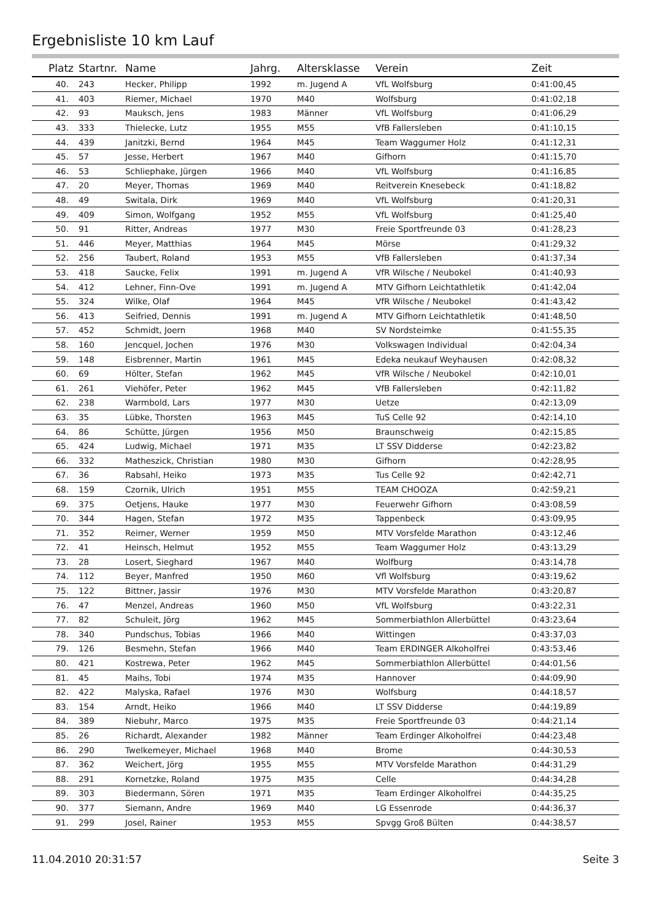Ergebnisliste 10 km Lauf
| Platz | Startnr. | Name | Jahrg. | Altersklasse | Verein | Zeit |
| --- | --- | --- | --- | --- | --- | --- |
| 40. | 243 | Hecker, Philipp | 1992 | m. Jugend A | VfL Wolfsburg | 0:41:00,45 |
| 41. | 403 | Riemer, Michael | 1970 | M40 | Wolfsburg | 0:41:02,18 |
| 42. | 93 | Mauksch, Jens | 1983 | Männer | VfL Wolfsburg | 0:41:06,29 |
| 43. | 333 | Thielecke, Lutz | 1955 | M55 | VfB Fallersleben | 0:41:10,15 |
| 44. | 439 | Janitzki, Bernd | 1964 | M45 | Team Waggumer Holz | 0:41:12,31 |
| 45. | 57 | Jesse, Herbert | 1967 | M40 | Gifhorn | 0:41:15,70 |
| 46. | 53 | Schliephake, Jürgen | 1966 | M40 | VfL Wolfsburg | 0:41:16,85 |
| 47. | 20 | Meyer, Thomas | 1969 | M40 | Reitverein Knesebeck | 0:41:18,82 |
| 48. | 49 | Switala, Dirk | 1969 | M40 | VfL Wolfsburg | 0:41:20,31 |
| 49. | 409 | Simon, Wolfgang | 1952 | M55 | VfL Wolfsburg | 0:41:25,40 |
| 50. | 91 | Ritter, Andreas | 1977 | M30 | Freie Sportfreunde 03 | 0:41:28,23 |
| 51. | 446 | Meyer, Matthias | 1964 | M45 | Mörse | 0:41:29,32 |
| 52. | 256 | Taubert, Roland | 1953 | M55 | VfB Fallersleben | 0:41:37,34 |
| 53. | 418 | Saucke, Felix | 1991 | m. Jugend A | VfR Wilsche / Neubokel | 0:41:40,93 |
| 54. | 412 | Lehner, Finn-Ove | 1991 | m. Jugend A | MTV Gifhorn Leichtathletik | 0:41:42,04 |
| 55. | 324 | Wilke, Olaf | 1964 | M45 | VfR Wilsche / Neubokel | 0:41:43,42 |
| 56. | 413 | Seifried, Dennis | 1991 | m. Jugend A | MTV Gifhorn Leichtathletik | 0:41:48,50 |
| 57. | 452 | Schmidt, Joern | 1968 | M40 | SV Nordsteimke | 0:41:55,35 |
| 58. | 160 | Jencquel, Jochen | 1976 | M30 | Volkswagen Individual | 0:42:04,34 |
| 59. | 148 | Eisbrenner, Martin | 1961 | M45 | Edeka neukauf Weyhausen | 0:42:08,32 |
| 60. | 69 | Hölter, Stefan | 1962 | M45 | VfR Wilsche / Neubokel | 0:42:10,01 |
| 61. | 261 | Viehöfer, Peter | 1962 | M45 | VfB Fallersleben | 0:42:11,82 |
| 62. | 238 | Warmbold, Lars | 1977 | M30 | Uetze | 0:42:13,09 |
| 63. | 35 | Lübke, Thorsten | 1963 | M45 | TuS Celle 92 | 0:42:14,10 |
| 64. | 86 | Schütte, Jürgen | 1956 | M50 | Braunschweig | 0:42:15,85 |
| 65. | 424 | Ludwig, Michael | 1971 | M35 | LT SSV Didderse | 0:42:23,82 |
| 66. | 332 | Matheszick, Christian | 1980 | M30 | Gifhorn | 0:42:28,95 |
| 67. | 36 | Rabsahl, Heiko | 1973 | M35 | Tus Celle 92 | 0:42:42,71 |
| 68. | 159 | Czornik, Ulrich | 1951 | M55 | TEAM CHOOZA | 0:42:59,21 |
| 69. | 375 | Oetjens, Hauke | 1977 | M30 | Feuerwehr Gifhorn | 0:43:08,59 |
| 70. | 344 | Hagen, Stefan | 1972 | M35 | Tappenbeck | 0:43:09,95 |
| 71. | 352 | Reimer, Werner | 1959 | M50 | MTV Vorsfelde Marathon | 0:43:12,46 |
| 72. | 41 | Heinsch, Helmut | 1952 | M55 | Team Waggumer Holz | 0:43:13,29 |
| 73. | 28 | Losert, Sieghard | 1967 | M40 | Wolfburg | 0:43:14,78 |
| 74. | 112 | Beyer, Manfred | 1950 | M60 | Vfl Wolfsburg | 0:43:19,62 |
| 75. | 122 | Bittner, Jassir | 1976 | M30 | MTV Vorsfelde Marathon | 0:43:20,87 |
| 76. | 47 | Menzel, Andreas | 1960 | M50 | VfL Wolfsburg | 0:43:22,31 |
| 77. | 82 | Schuleit, Jörg | 1962 | M45 | Sommerbiathlon Allerbüttel | 0:43:23,64 |
| 78. | 340 | Pundschus, Tobias | 1966 | M40 | Wittingen | 0:43:37,03 |
| 79. | 126 | Besmehn, Stefan | 1966 | M40 | Team ERDINGER Alkoholfrei | 0:43:53,46 |
| 80. | 421 | Kostrewa, Peter | 1962 | M45 | Sommerbiathlon Allerbüttel | 0:44:01,56 |
| 81. | 45 | Maihs, Tobi | 1974 | M35 | Hannover | 0:44:09,90 |
| 82. | 422 | Malyska, Rafael | 1976 | M30 | Wolfsburg | 0:44:18,57 |
| 83. | 154 | Arndt, Heiko | 1966 | M40 | LT SSV Didderse | 0:44:19,89 |
| 84. | 389 | Niebuhr, Marco | 1975 | M35 | Freie Sportfreunde 03 | 0:44:21,14 |
| 85. | 26 | Richardt, Alexander | 1982 | Männer | Team Erdinger Alkoholfrei | 0:44:23,48 |
| 86. | 290 | Twelkemeyer, Michael | 1968 | M40 | Brome | 0:44:30,53 |
| 87. | 362 | Weichert, Jörg | 1955 | M55 | MTV Vorsfelde Marathon | 0:44:31,29 |
| 88. | 291 | Kornetzke, Roland | 1975 | M35 | Celle | 0:44:34,28 |
| 89. | 303 | Biedermann, Sören | 1971 | M35 | Team Erdinger Alkoholfrei | 0:44:35,25 |
| 90. | 377 | Siemann, Andre | 1969 | M40 | LG Essenrode | 0:44:36,37 |
| 91. | 299 | Josel, Rainer | 1953 | M55 | Spvgg Groß Bülten | 0:44:38,57 |
11.04.2010 20:31:57 Seite 3